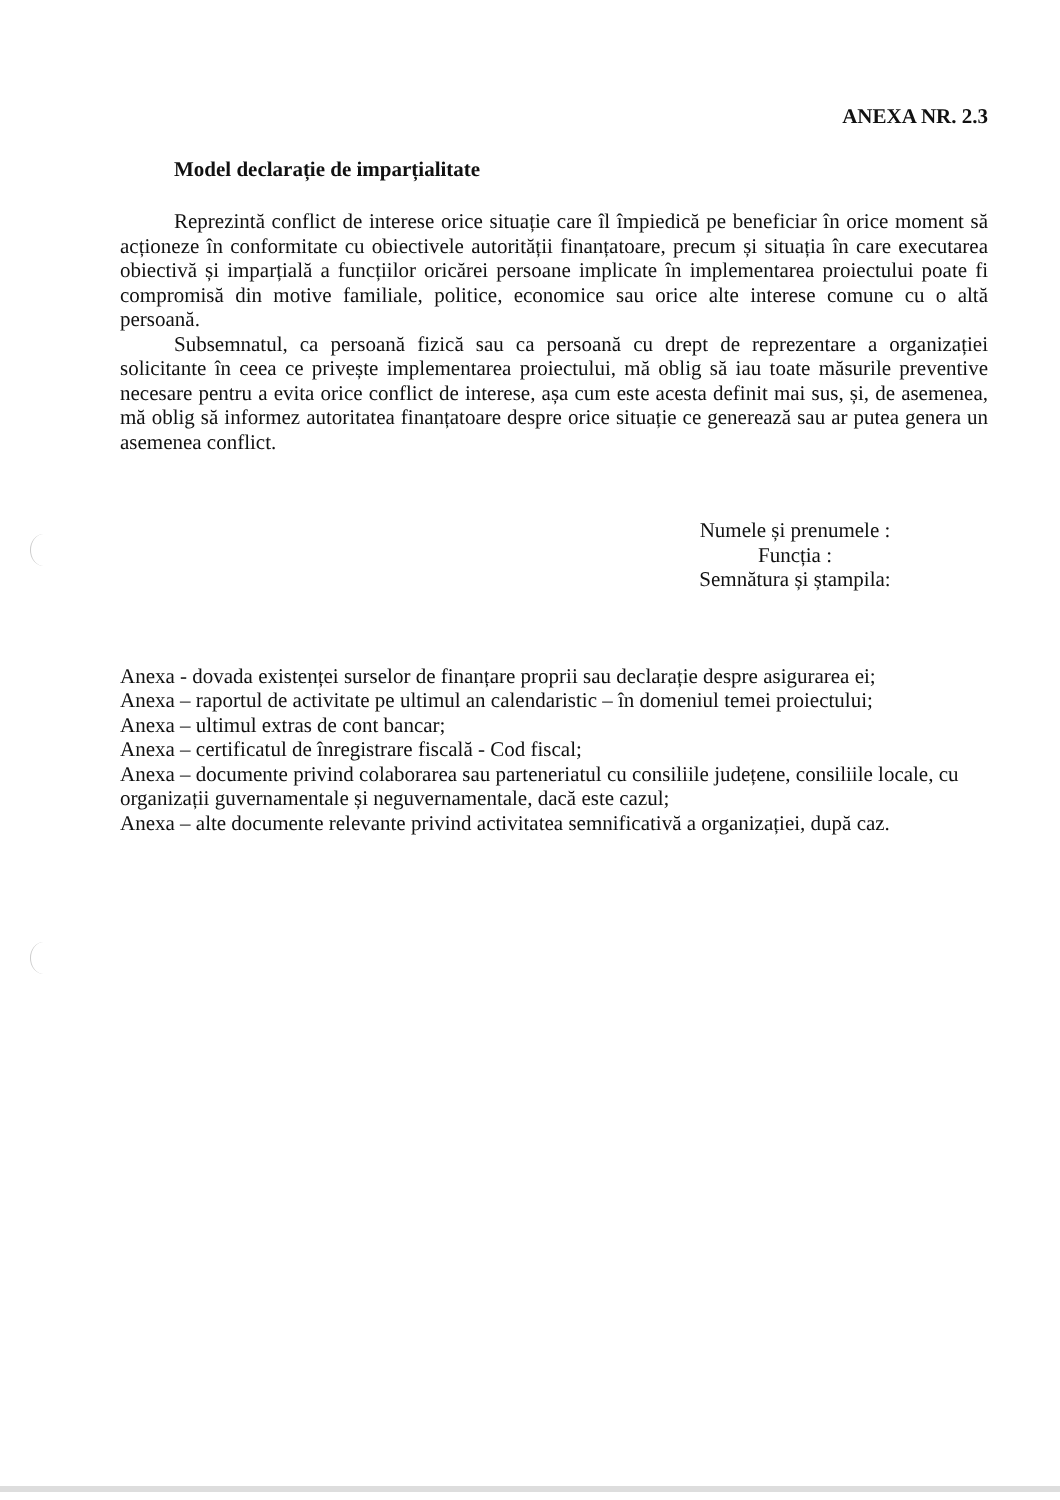ANEXA NR. 2.3
Model declarație de imparțialitate
Reprezintă conflict de interese orice situație care îl împiedică pe beneficiar în orice moment să acționeze în conformitate cu obiectivele autorității finanțatoare, precum și situația în care executarea obiectivă și imparțială a funcțiilor oricărei persoane implicate în implementarea proiectului poate fi compromisă din motive familiale, politice, economice sau orice alte interese comune cu o altă persoană.
Subsemnatul, ca persoană fizică sau ca persoană cu drept de reprezentare a organizației solicitante în ceea ce privește implementarea proiectului, mă oblig să iau toate măsurile preventive necesare pentru a evita orice conflict de interese, așa cum este acesta definit mai sus, și, de asemenea, mă oblig să informez autoritatea finanțatoare despre orice situație ce generează sau ar putea genera un asemenea conflict.
Numele și prenumele :
Funcția :
Semnătura și ștampila:
Anexa - dovada existenței surselor de finanțare proprii sau declarație despre asigurarea ei;
Anexa – raportul de activitate pe ultimul an calendaristic – în domeniul temei proiectului;
Anexa – ultimul extras de cont bancar;
Anexa – certificatul de înregistrare fiscală - Cod fiscal;
Anexa – documente privind colaborarea sau parteneriatul cu consiliile județene, consiliile locale, cu organizații guvernamentale și neguvernamentale, dacă este cazul;
Anexa – alte documente relevante privind activitatea semnificativă a organizației, după caz.